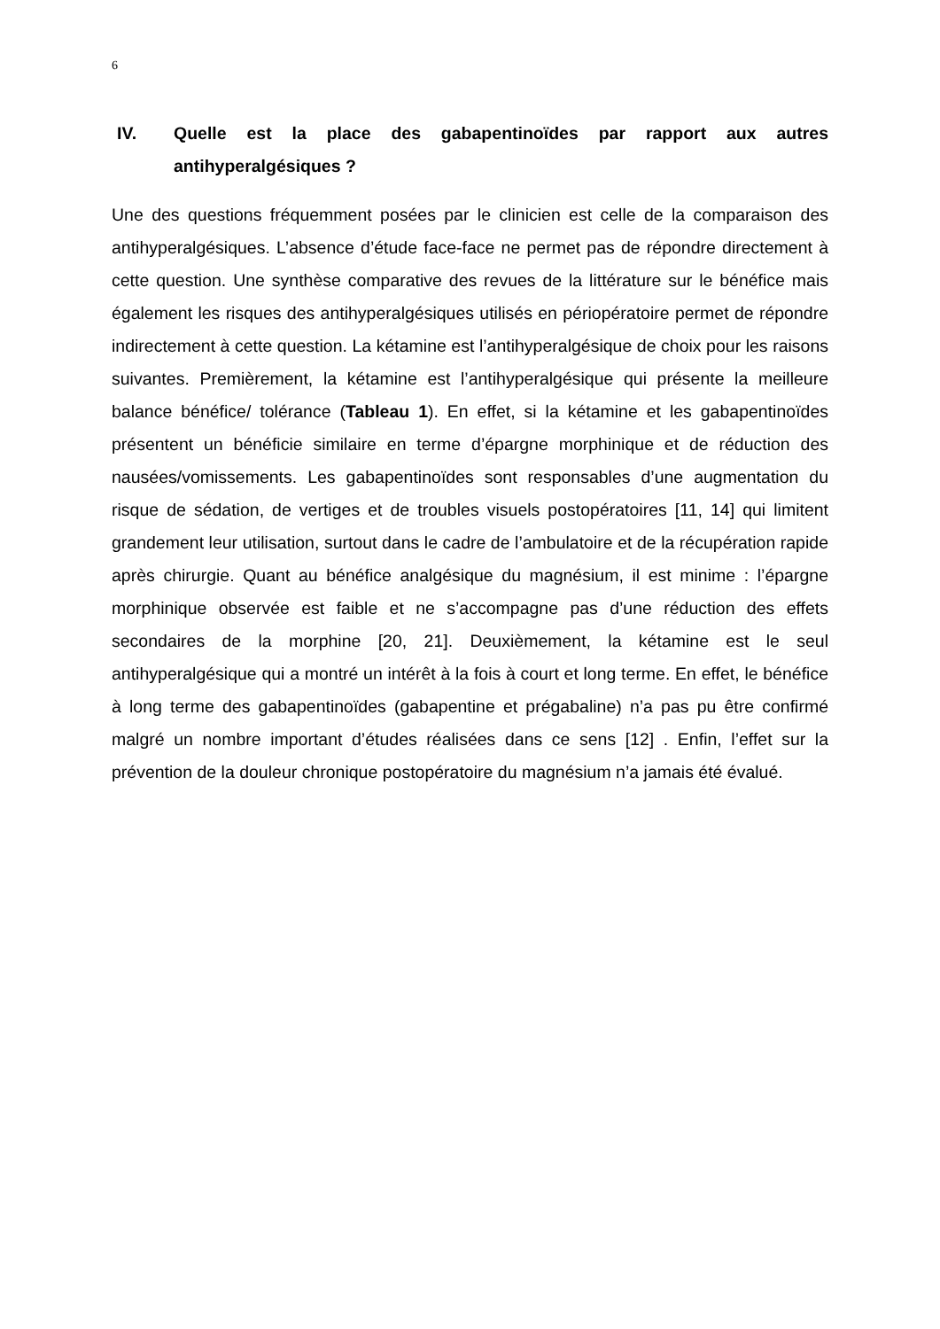6
IV. Quelle est la place des gabapentinoïdes par rapport aux autres antihyperalgésiques ?
Une des questions fréquemment posées par le clinicien est celle de la comparaison des antihyperalgésiques. L’absence d’étude face-face ne permet pas de répondre directement à cette question. Une synthèse comparative des revues de la littérature sur le bénéfice mais également les risques des antihyperalgésiques utilisés en périopératoire permet de répondre indirectement à cette question. La kétamine est l’antihyperalgésique de choix pour les raisons suivantes. Premièrement, la kétamine est l’antihyperalgésique qui présente la meilleure balance bénéfice/ tolérance (Tableau 1). En effet, si la kétamine et les gabapentinoïdes présentent un bénéficie similaire en terme d’épargne morphinique et de réduction des nausées/vomissements. Les gabapentinoïdes sont responsables d’une augmentation du risque de sédation, de vertiges et de troubles visuels postopératoires [11, 14] qui limitent grandement leur utilisation, surtout dans le cadre de l’ambulatoire et de la récupération rapide après chirurgie. Quant au bénéfice analgésique du magnésium, il est minime : l’épargne morphinique observée est faible et ne s’accompagne pas d’une réduction des effets secondaires de la morphine [20, 21]. Deuxièmement, la kétamine est le seul antihyperalgésique qui a montré un intérêt à la fois à court et long terme. En effet, le bénéfice à long terme des gabapentinoïdes (gabapentine et prégabaline) n’a pas pu être confirmé malgré un nombre important d’études réalisées dans ce sens [12] . Enfin, l’effet sur la prévention de la douleur chronique postopératoire du magnésium n’a jamais été évalué.